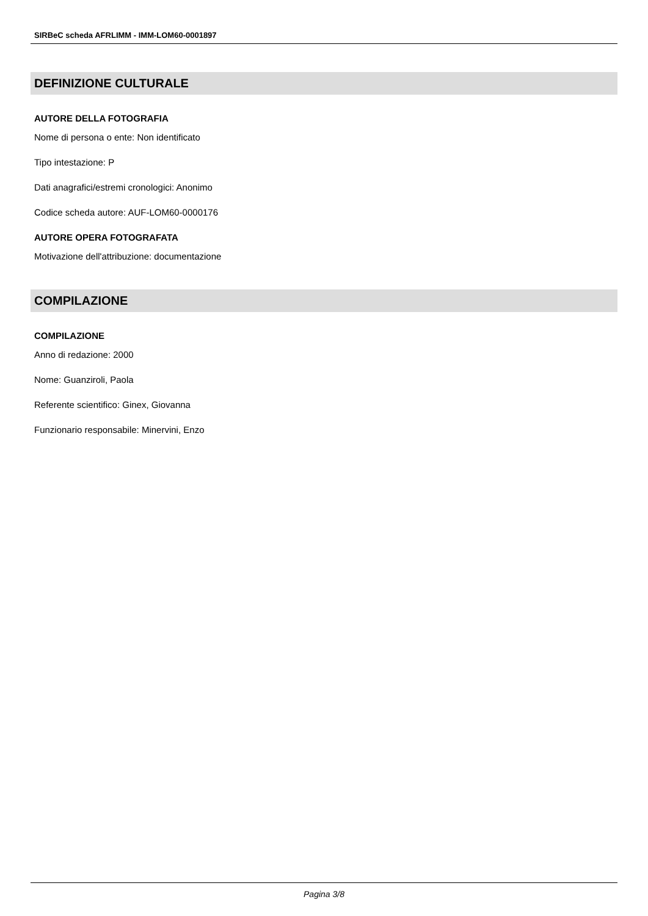SIRBeC scheda AFRLIMM - IMM-LOM60-0001897
DEFINIZIONE CULTURALE
AUTORE DELLA FOTOGRAFIA
Nome di persona o ente: Non identificato
Tipo intestazione: P
Dati anagrafici/estremi cronologici: Anonimo
Codice scheda autore: AUF-LOM60-0000176
AUTORE OPERA FOTOGRAFATA
Motivazione dell'attribuzione: documentazione
COMPILAZIONE
COMPILAZIONE
Anno di redazione: 2000
Nome: Guanziroli, Paola
Referente scientifico: Ginex, Giovanna
Funzionario responsabile: Minervini, Enzo
Pagina 3/8